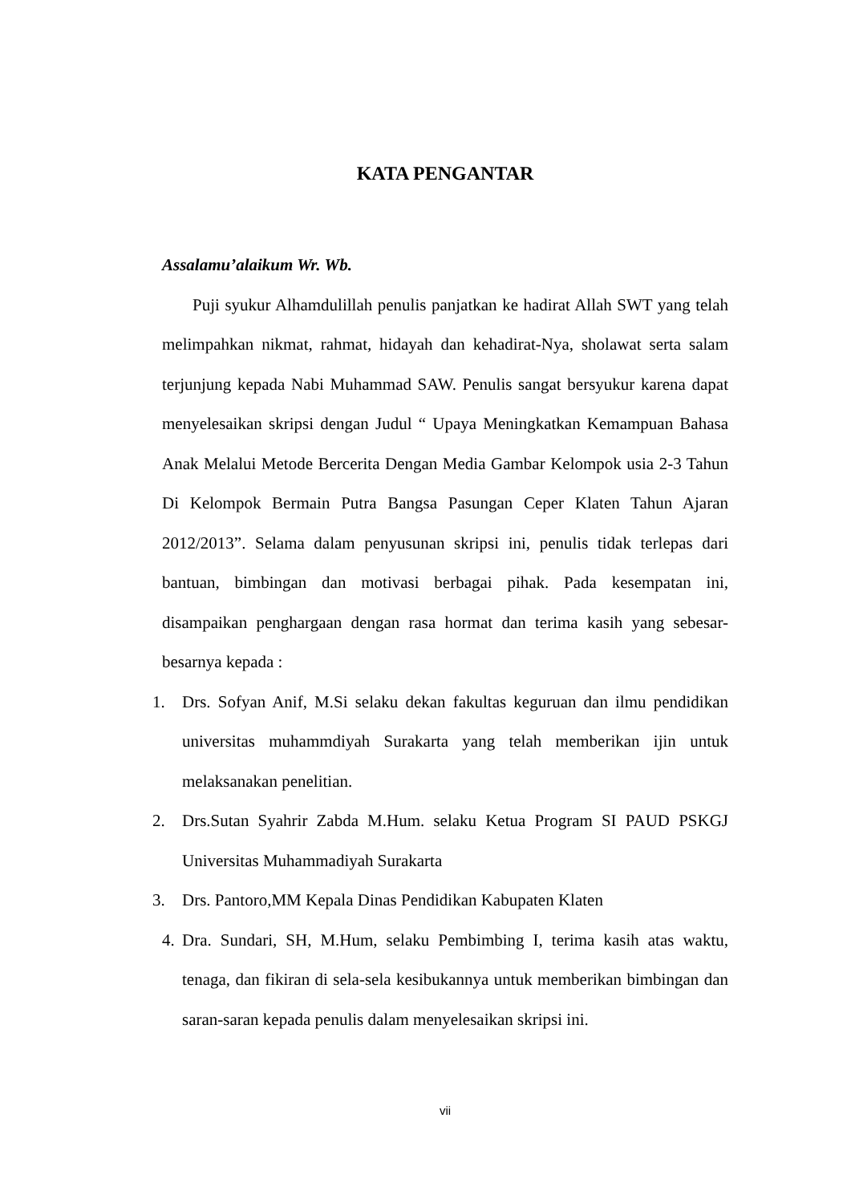KATA PENGANTAR
Assalamu’alaikum Wr. Wb.
Puji syukur Alhamdulillah penulis panjatkan ke hadirat Allah SWT yang telah melimpahkan nikmat, rahmat, hidayah dan kehadirat-Nya, sholawat serta salam terjunjung kepada Nabi Muhammad SAW. Penulis sangat bersyukur karena dapat menyelesaikan skripsi dengan Judul “ Upaya Meningkatkan Kemampuan Bahasa Anak Melalui Metode Bercerita Dengan Media Gambar Kelompok usia 2-3 Tahun Di Kelompok Bermain Putra Bangsa Pasungan Ceper Klaten Tahun Ajaran 2012/2013”. Selama dalam penyusunan skripsi ini, penulis tidak terlepas dari bantuan, bimbingan dan motivasi berbagai pihak. Pada kesempatan ini, disampaikan penghargaan dengan rasa hormat dan terima kasih yang sebesar-besarnya kepada :
1. Drs. Sofyan Anif, M.Si selaku dekan fakultas keguruan dan ilmu pendidikan universitas muhammdiyah Surakarta yang telah memberikan ijin untuk melaksanakan penelitian.
2. Drs.Sutan Syahrir Zabda M.Hum. selaku Ketua Program SI PAUD PSKGJ Universitas Muhammadiyah Surakarta
3. Drs. Pantoro,MM Kepala Dinas Pendidikan Kabupaten Klaten
4.
Dra. Sundari, SH, M.Hum, selaku Pembimbing I, terima kasih atas waktu, tenaga, dan fikiran di sela-sela kesibukannya untuk memberikan bimbingan dan saran-saran kepada penulis dalam menyelesaikan skripsi ini.
vii